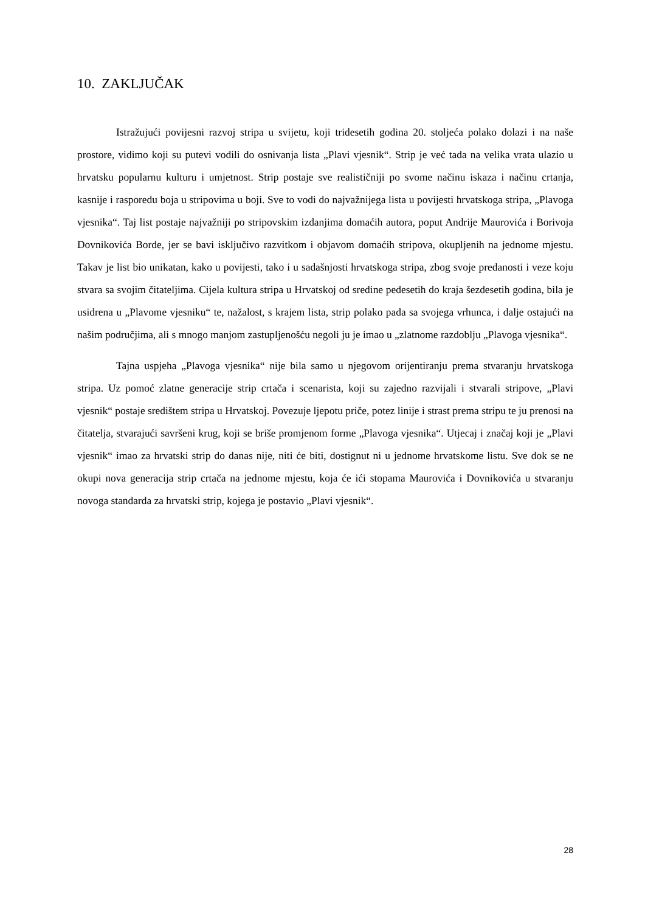10. ZAKLJUČAK
Istražujući povijesni razvoj stripa u svijetu, koji tridesetih godina 20. stoljeća polako dolazi i na naše prostore, vidimo koji su putevi vodili do osnivanja lista „Plavi vjesnik“. Strip je već tada na velika vrata ulazio u hrvatsku popularnu kulturu i umjetnost. Strip postaje sve realističniji po svome načinu iskaza i načinu crtanja, kasnije i rasporedu boja u stripovima u boji. Sve to vodi do najvažnijega lista u povijesti hrvatskoga stripa, „Plavoga vjesnika“. Taj list postaje najvažniji po stripovskim izdanjima domaćih autora, poput Andrije Maurovića i Borivoja Dovnikovića Borde, jer se bavi isključivo razvitkom i objavom domaćih stripova, okupljenih na jednome mjestu. Takav je list bio unikatan, kako u povijesti, tako i u sadašnjosti hrvatskoga stripa, zbog svoje predanosti i veze koju stvara sa svojim čitateljima. Cijela kultura stripa u Hrvatskoj od sredine pedesetih do kraja šezdesetih godina, bila je usidrena u „Plavome vjesniku“ te, nažalost, s krajem lista, strip polako pada sa svojega vrhunca, i dalje ostajući na našim područjima, ali s mnogo manjom zastupljenošću negoli ju je imao u „zlatnome razdoblju „Plavoga vjesnika“.
Tajna uspjeha „Plavoga vjesnika“ nije bila samo u njegovom orijentiranju prema stvaranju hrvatskoga stripa. Uz pomoć zlatne generacije strip crtača i scenarista, koji su zajedno razvijali i stvarali stripove, „Plavi vjesnik“ postaje središtem stripa u Hrvatskoj. Povezuje ljepotu priče, potez linije i strast prema stripu te ju prenosi na čitatelja, stvarajući savršeni krug, koji se briše promjenom forme „Plavoga vjesnika“. Utjecaj i značaj koji je „Plavi vjesnik“ imao za hrvatski strip do danas nije, niti će biti, dostignut ni u jednome hrvatskome listu. Sve dok se ne okupi nova generacija strip crtača na jednome mjestu, koja će ići stopama Maurovića i Dovnikovića u stvaranju novoga standarda za hrvatski strip, kojega je postavio „Plavi vjesnik“.
28